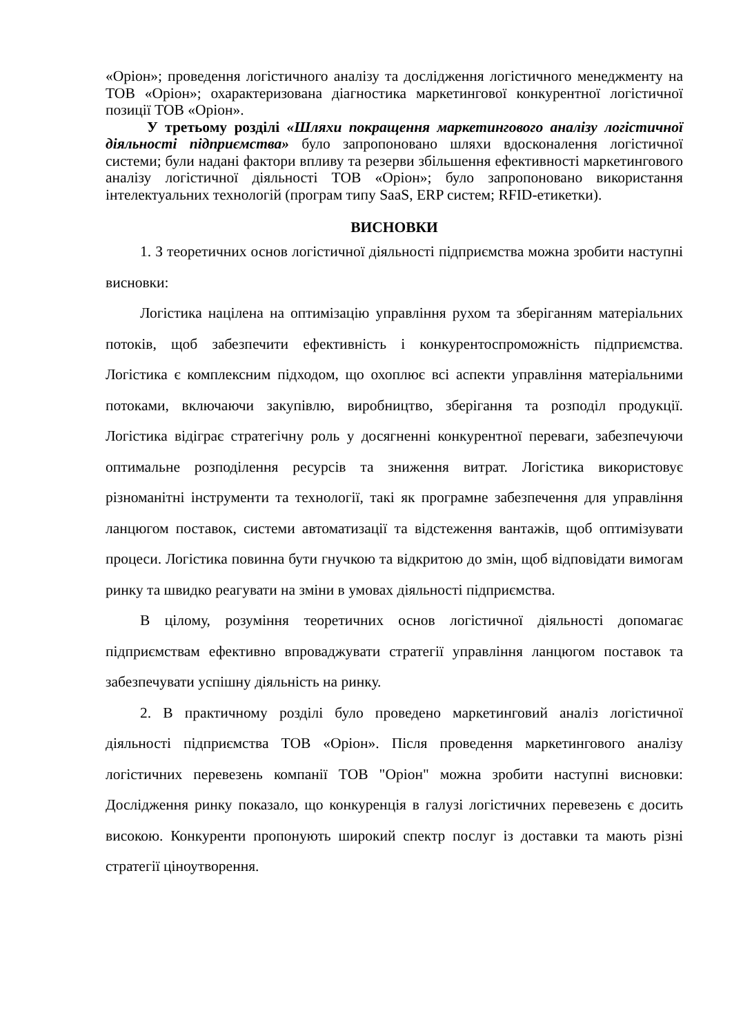«Оріон»; проведення логістичного аналізу та дослідження логістичного менеджменту на ТОВ «Оріон»; охарактеризована діагностика маркетингової конкурентної логістичної позиції ТОВ «Оріон».
У третьому розділі «Шляхи покращення маркетингового аналізу логістичної діяльності підприємства» було запропоновано шляхи вдосконалення логістичної системи; були надані фактори впливу та резерви збільшення ефективності маркетингового аналізу логістичної діяльності ТОВ «Оріон»; було запропоновано використання інтелектуальних технологій (програм типу SaaS, ERP систем; RFID-етикетки).
ВИСНОВКИ
1. З теоретичних основ логістичної діяльності підприємства можна зробити наступні висновки:
Логістика націлена на оптимізацію управління рухом та зберіганням матеріальних потоків, щоб забезпечити ефективність і конкурентоспроможність підприємства. Логістика є комплексним підходом, що охоплює всі аспекти управління матеріальними потоками, включаючи закупівлю, виробництво, зберігання та розподіл продукції. Логістика відіграє стратегічну роль у досягненні конкурентної переваги, забезпечуючи оптимальне розподілення ресурсів та зниження витрат. Логістика використовує різноманітні інструменти та технології, такі як програмне забезпечення для управління ланцюгом поставок, системи автоматизації та відстеження вантажів, щоб оптимізувати процеси. Логістика повинна бути гнучкою та відкритою до змін, щоб відповідати вимогам ринку та швидко реагувати на зміни в умовах діяльності підприємства.
В цілому, розуміння теоретичних основ логістичної діяльності допомагає підприємствам ефективно впроваджувати стратегії управління ланцюгом поставок та забезпечувати успішну діяльність на ринку.
2. В практичному розділі було проведено маркетинговий аналіз логістичної діяльності підприємства ТОВ «Оріон». Після проведення маркетингового аналізу логістичних перевезень компанії ТОВ "Оріон" можна зробити наступні висновки: Дослідження ринку показало, що конкуренція в галузі логістичних перевезень є досить високою. Конкуренти пропонують широкий спектр послуг із доставки та мають різні стратегії ціноутворення.